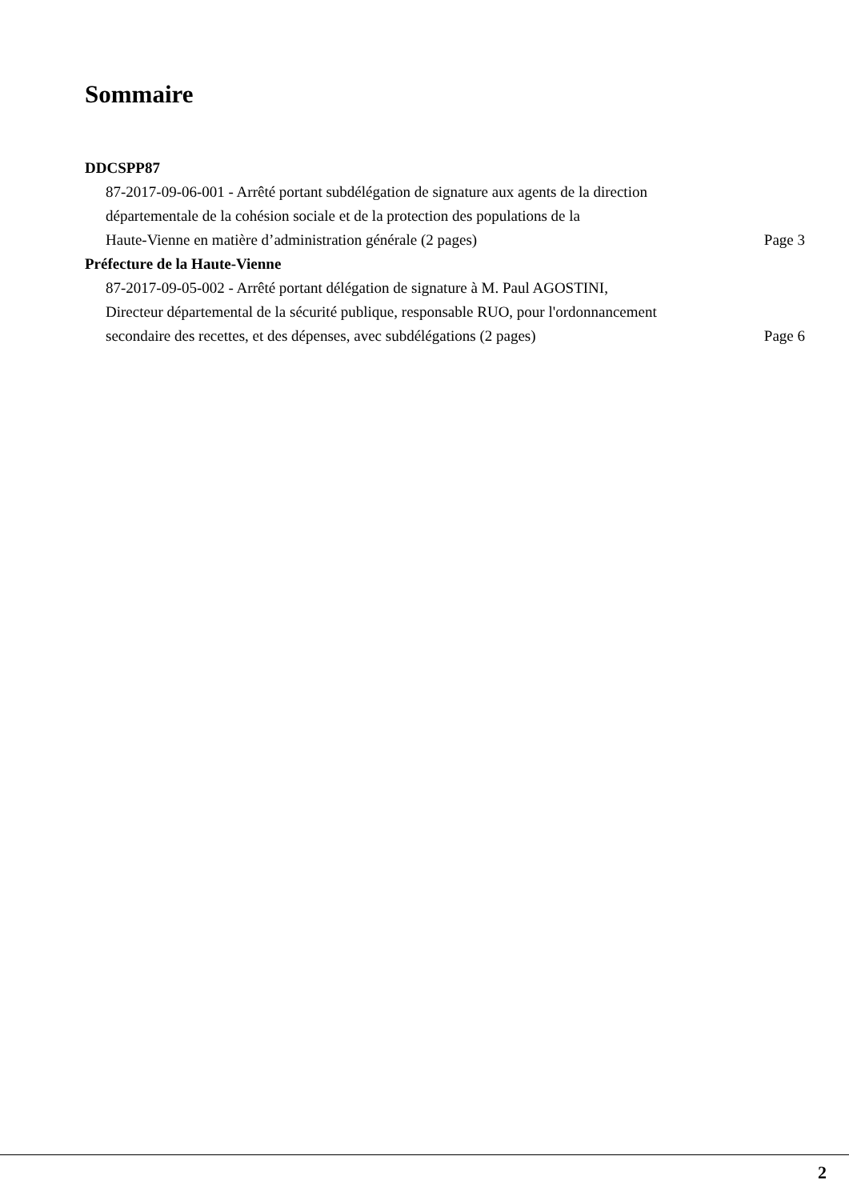Sommaire
DDCSPP87
87-2017-09-06-001 - Arrêté portant subdélégation de signature aux agents de la direction
départementale de la cohésion sociale et de la protection des populations de la
Haute-Vienne en matière d’administration générale (2 pages)
Page 3
Préfecture de la Haute-Vienne
87-2017-09-05-002 - Arrêté portant délégation de signature à M. Paul AGOSTINI,
Directeur départemental de la sécurité publique, responsable RUO, pour l'ordonnancement
secondaire des recettes, et des dépenses, avec subdélégations (2 pages)
Page 6
2